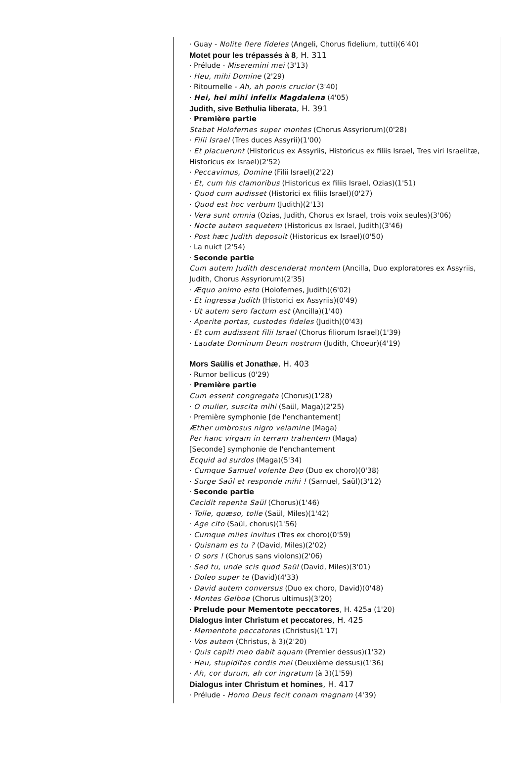· Guay - Nolite flere fideles (Angeli, Chorus fidelium, tutti)(6'40)
Motet pour les trépassés à 8, H. 311
· Prélude - Miseremini mei (3'13)
· Heu, mihi Domine (2'29)
· Ritournelle - Ah, ah ponis crucior (3'40)
· Hei, hei mihi infelix Magdalena (4'05)
Judith, sive Bethulia liberata, H. 391
· Première partie
Stabat Holofernes super montes (Chorus Assyriorum)(0'28)
· Filii Israel (Tres duces Assyrii)(1'00)
· Et placuerunt (Historicus ex Assyriis, Historicus ex filiis Israel, Tres viri Israelitæ, Historicus ex Israel)(2'52)
· Peccavimus, Domine (Filii Israel)(2'22)
· Et, cum his clamoribus (Historicus ex filiis Israel, Ozias)(1'51)
· Quod cum audisset (Historici ex filiis Israel)(0'27)
· Quod est hoc verbum (Judith)(2'13)
· Vera sunt omnia (Ozias, Judith, Chorus ex Israel, trois voix seules)(3'06)
· Nocte autem sequetem (Historicus ex Israel, Judith)(3'46)
· Post hæc Judith deposuit (Historicus ex Israel)(0'50)
· La nuict (2'54)
· Seconde partie
Cum autem Judith descenderat montem (Ancilla, Duo exploratores ex Assyriis, Judith, Chorus Assyriorum)(2'35)
· Æquo animo esto (Holofernes, Judith)(6'02)
· Et ingressa Judith (Historici ex Assyriis)(0'49)
· Ut autem sero factum est (Ancilla)(1'40)
· Aperite portas, custodes fideles (Judith)(0'43)
· Et cum audissent filii Israel (Chorus filiorum Israel)(1'39)
· Laudate Dominum Deum nostrum (Judith, Choeur)(4'19)
Mors Saülis et Jonathæ, H. 403
· Rumor bellicus (0'29)
· Première partie
Cum essent congregata (Chorus)(1'28)
· O mulier, suscita mihi (Saül, Maga)(2'25)
· Première symphonie [de l'enchantement]
Æther umbrosus nigro velamine (Maga)
Per hanc virgam in terram trahentem (Maga)
[Seconde] symphonie de l'enchantement
Ecquid ad surdos (Maga)(5'34)
· Cumque Samuel volente Deo (Duo ex choro)(0'38)
· Surge Saül et responde mihi ! (Samuel, Saül)(3'12)
· Seconde partie
Cecidit repente Saül (Chorus)(1'46)
· Tolle, quæso, tolle (Saül, Miles)(1'42)
· Age cito (Saül, chorus)(1'56)
· Cumque miles invitus (Tres ex choro)(0'59)
· Quisnam es tu ? (David, Miles)(2'02)
· O sors ! (Chorus sans violons)(2'06)
· Sed tu, unde scis quod Saül (David, Miles)(3'01)
· Doleo super te (David)(4'33)
· David autem conversus (Duo ex choro, David)(0'48)
· Montes Gelboe (Chorus ultimus)(3'20)
· Prelude pour Mementote peccatores, H. 425a (1'20)
Dialogus inter Christum et peccatores, H. 425
· Mementote peccatores (Christus)(1'17)
· Vos autem (Christus, à 3)(2'20)
· Quis capiti meo dabit aquam (Premier dessus)(1'32)
· Heu, stupiditas cordis mei (Deuxième dessus)(1'36)
· Ah, cor durum, ah cor ingratum (à 3)(1'59)
Dialogus inter Christum et homines, H. 417
· Prélude - Homo Deus fecit conam magnam (4'39)